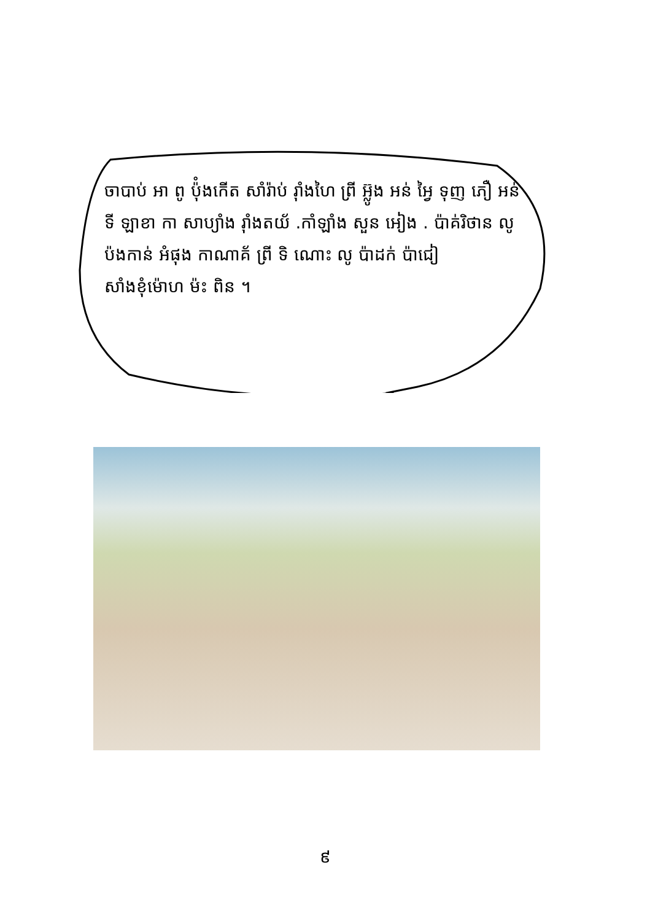ចាបាប់ អា ពូ ប៉ុំងកើត សាំរ៉ាប់ រ៉ាំងហៃ ព្រី អ៊្លូង អន់ អៃ្វ ទុញ ភឿ អន់ ទី ឡាខា កា សាប្យាំង រ៉ាំងតយ័ .កាំឡាំង សួន អៀង . ប៉ាគ់រិថាន លូ ប៉ងកាន់ អំផុង កាណាគ័ ព្រី ទិ ណោះ លូ ប៉ាដក់ ប៉ាជៀ សាំងខុំម៉ោហ ម៉ះ ពិន ។
៩